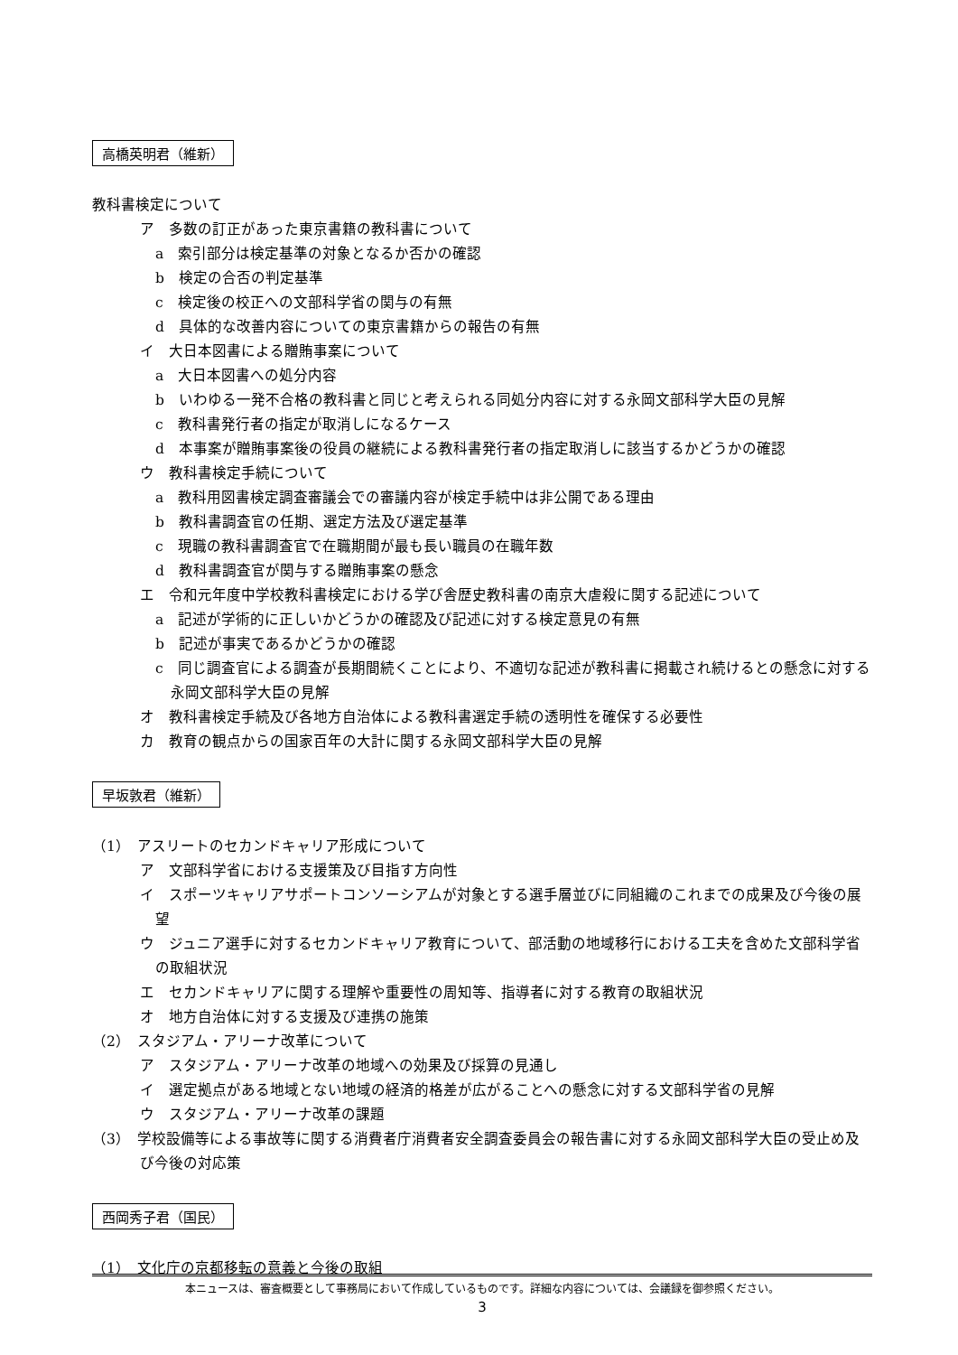高橋英明君（維新）
教科書検定について
ア　多数の訂正があった東京書籍の教科書について
a　索引部分は検定基準の対象となるか否かの確認
b　検定の合否の判定基準
c　検定後の校正への文部科学省の関与の有無
d　具体的な改善内容についての東京書籍からの報告の有無
イ　大日本図書による贈賄事案について
a　大日本図書への処分内容
b　いわゆる一発不合格の教科書と同じと考えられる同処分内容に対する永岡文部科学大臣の見解
c　教科書発行者の指定が取消しになるケース
d　本事案が贈賄事案後の役員の継続による教科書発行者の指定取消しに該当するかどうかの確認
ウ　教科書検定手続について
a　教科用図書検定調査審議会での審議内容が検定手続中は非公開である理由
b　教科書調査官の任期、選定方法及び選定基準
c　現職の教科書調査官で在職期間が最も長い職員の在職年数
d　教科書調査官が関与する贈賄事案の懸念
エ　令和元年度中学校教科書検定における学び舎歴史教科書の南京大虐殺に関する記述について
a　記述が学術的に正しいかどうかの確認及び記述に対する検定意見の有無
b　記述が事実であるかどうかの確認
c　同じ調査官による調査が長期間続くことにより、不適切な記述が教科書に掲載され続けるとの懸念に対する永岡文部科学大臣の見解
オ　教科書検定手続及び各地方自治体による教科書選定手続の透明性を確保する必要性
カ　教育の観点からの国家百年の大計に関する永岡文部科学大臣の見解
早坂敦君（維新）
（1）　アスリートのセカンドキャリア形成について
ア　文部科学省における支援策及び目指す方向性
イ　スポーツキャリアサポートコンソーシアムが対象とする選手層並びに同組織のこれまでの成果及び今後の展望
ウ　ジュニア選手に対するセカンドキャリア教育について、部活動の地域移行における工夫を含めた文部科学省の取組状況
エ　セカンドキャリアに関する理解や重要性の周知等、指導者に対する教育の取組状況
オ　地方自治体に対する支援及び連携の施策
（2）　スタジアム・アリーナ改革について
ア　スタジアム・アリーナ改革の地域への効果及び採算の見通し
イ　選定拠点がある地域とない地域の経済的格差が広がることへの懸念に対する文部科学省の見解
ウ　スタジアム・アリーナ改革の課題
（3）　学校設備等による事故等に関する消費者庁消費者安全調査委員会の報告書に対する永岡文部科学大臣の受止め及び今後の対応策
西岡秀子君（国民）
（1）　文化庁の京都移転の意義と今後の取組
本ニュースは、審査概要として事務局において作成しているものです。詳細な内容については、会議録を御参照ください。
3